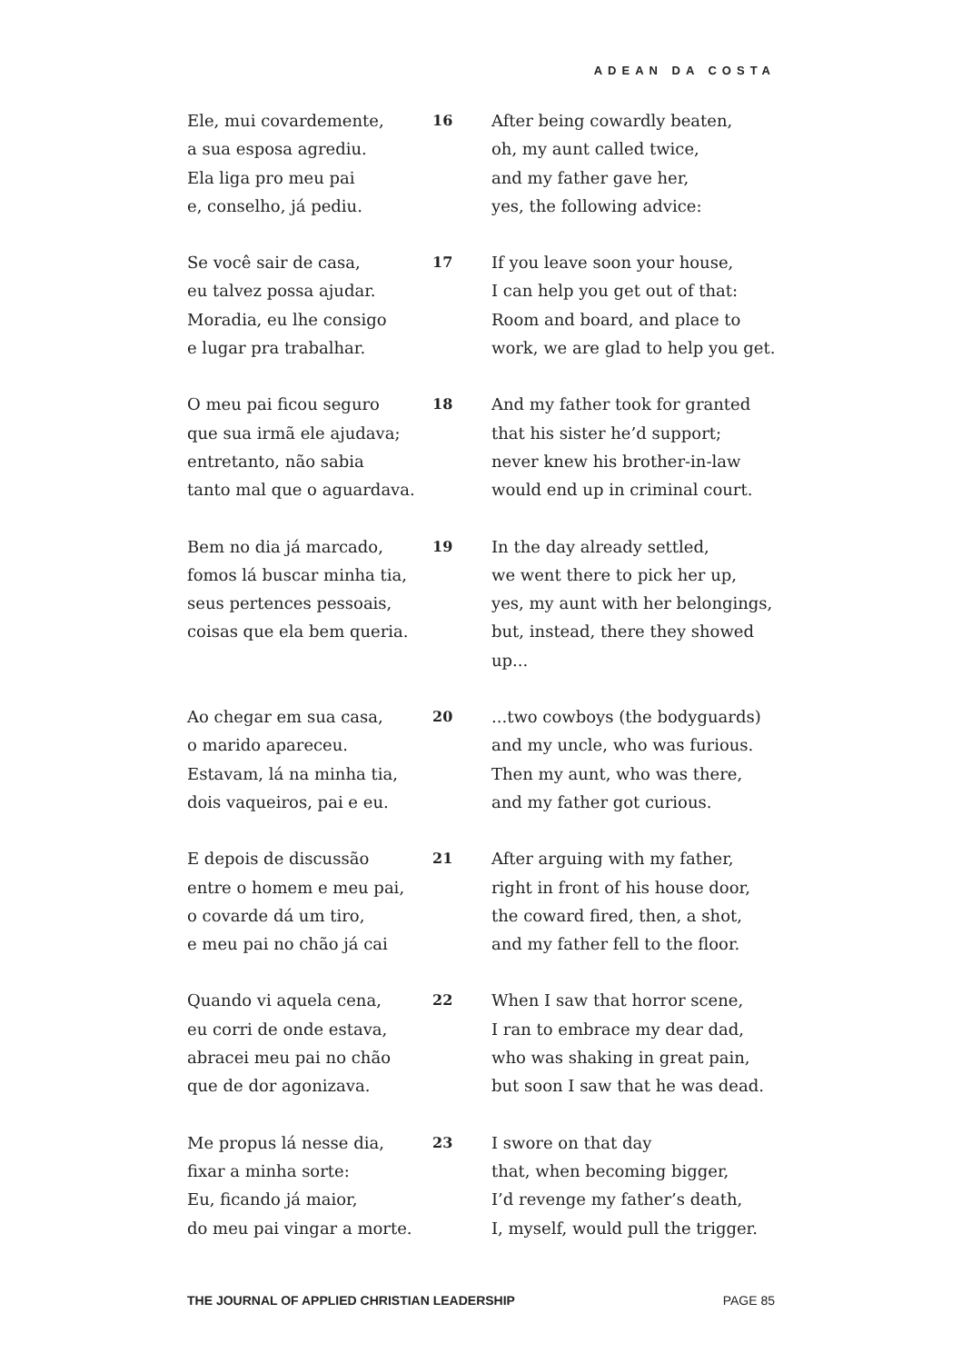ADEAN DA COSTA
Ele, mui covardemente,
a sua esposa agrediu.
Ela liga pro meu pai
e, conselho, já pediu.
16 After being cowardly beaten,
oh, my aunt called twice,
and my father gave her,
yes, the following advice:
Se você sair de casa,
eu talvez possa ajudar.
Moradia, eu lhe consigo
e lugar pra trabalhar.
17 If you leave soon your house,
I can help you get out of that:
Room and board, and place to
work, we are glad to help you get.
O meu pai ficou seguro
que sua irmã ele ajudava;
entretanto, não sabia
tanto mal que o aguardava.
18 And my father took for granted
that his sister he’d support;
never knew his brother-in-law
would end up in criminal court.
Bem no dia já marcado,
fomos lá buscar minha tia,
seus pertences pessoais,
coisas que ela bem queria.
19 In the day already settled,
we went there to pick her up,
yes, my aunt with her belongings,
but, instead, there they showed
up...
Ao chegar em sua casa,
o marido apareceu.
Estavam, lá na minha tia,
dois vaqueiros, pai e eu.
20 ...two cowboys (the bodyguards)
and my uncle, who was furious.
Then my aunt, who was there,
and my father got curious.
E depois de discussão
entre o homem e meu pai,
o covarde dá um tiro,
e meu pai no chão já cai
21 After arguing with my father,
right in front of his house door,
the coward fired, then, a shot,
and my father fell to the floor.
Quando vi aquela cena,
eu corri de onde estava,
abracei meu pai no chão
que de dor agonizava.
22 When I saw that horror scene,
I ran to embrace my dear dad,
who was shaking in great pain,
but soon I saw that he was dead.
Me propus lá nesse dia,
fixar a minha sorte:
Eu, ficando já maior,
do meu pai vingar a morte.
23 I swore on that day
that, when becoming bigger,
I’d revenge my father’s death,
I, myself, would pull the trigger.
THE JOURNAL OF APPLIED CHRISTIAN LEADERSHIP PAGE 85